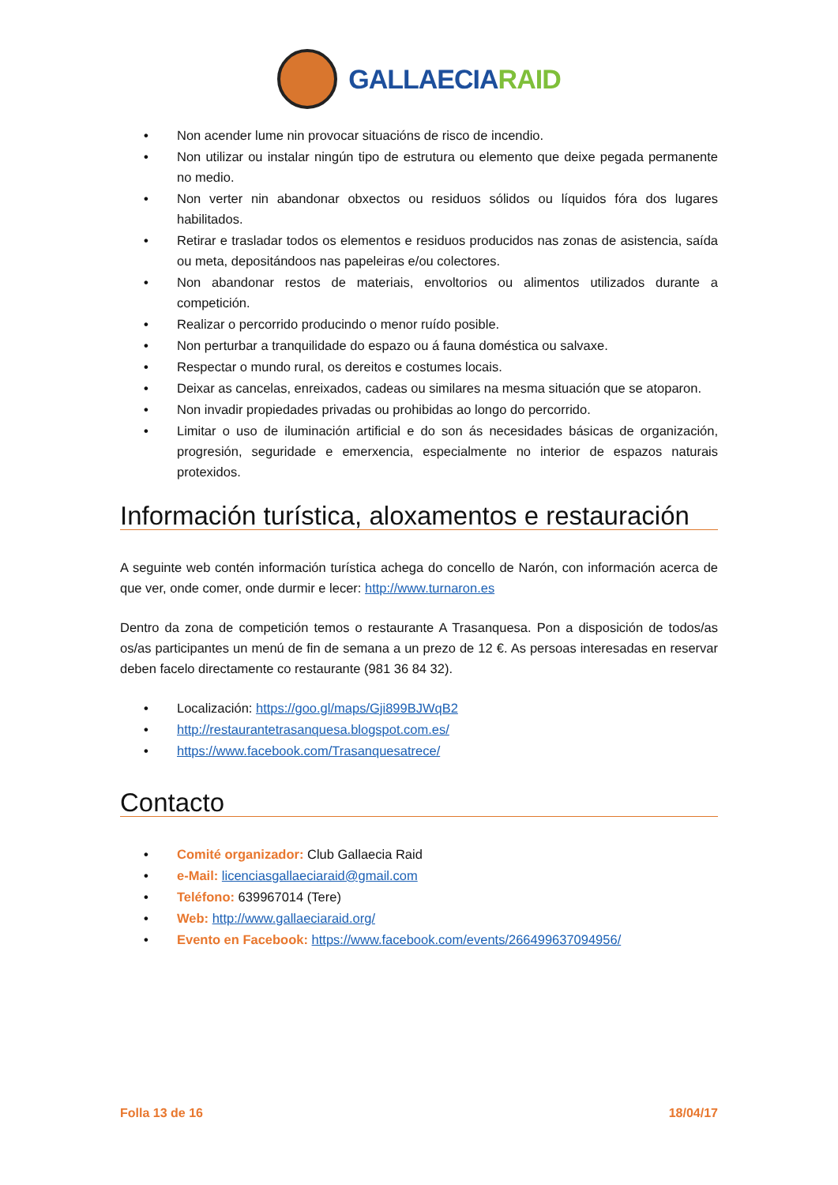GALLAECIARAID
• Non acender lume nin provocar situacións de risco de incendio.
• Non utilizar ou instalar ningún tipo de estrutura ou elemento que deixe pegada permanente no medio.
• Non verter nin abandonar obxectos ou residuos sólidos ou líquidos fóra dos lugares habilitados.
• Retirar e trasladar todos os elementos e residuos producidos nas zonas de asistencia, saída ou meta, depositándoos nas papeleiras e/ou colectores.
• Non abandonar restos de materiais, envoltorios ou alimentos utilizados durante a competición.
• Realizar o percorrido producindo o menor ruído posible.
• Non perturbar a tranquilidade do espazo ou á fauna doméstica ou salvaxe.
• Respectar o mundo rural, os dereitos e costumes locais.
• Deixar as cancelas, enreixados, cadeas ou similares na mesma situación que se atoparon.
• Non invadir propiedades privadas ou prohibidas ao longo do percorrido.
• Limitar o uso de iluminación artificial e do son ás necesidades básicas de organización, progresión, seguridade e emerxencia, especialmente no interior de espazos naturais protexidos.
Información turística, aloxamentos e restauración
A seguinte web contén información turística achega do concello de Narón, con información acerca de que ver, onde comer, onde durmir e lecer: http://www.turnaron.es
Dentro da zona de competición temos o restaurante A Trasanquesa. Pon a disposición de todos/as os/as participantes un menú de fin de semana a un prezo de 12 €. As persoas interesadas en reservar deben facelo directamente co restaurante (981 36 84 32).
• Localización: https://goo.gl/maps/Gji899BJWqB2
• http://restaurantetrasanquesa.blogspot.com.es/
• https://www.facebook.com/Trasanquesatrece/
Contacto
• Comité organizador: Club Gallaecia Raid
• e-Mail: licenciasgallaeciaraid@gmail.com
• Teléfono: 639967014 (Tere)
• Web: http://www.gallaeciaraid.org/
• Evento en Facebook: https://www.facebook.com/events/266499637094956/
Folla 13 de 16 18/04/17